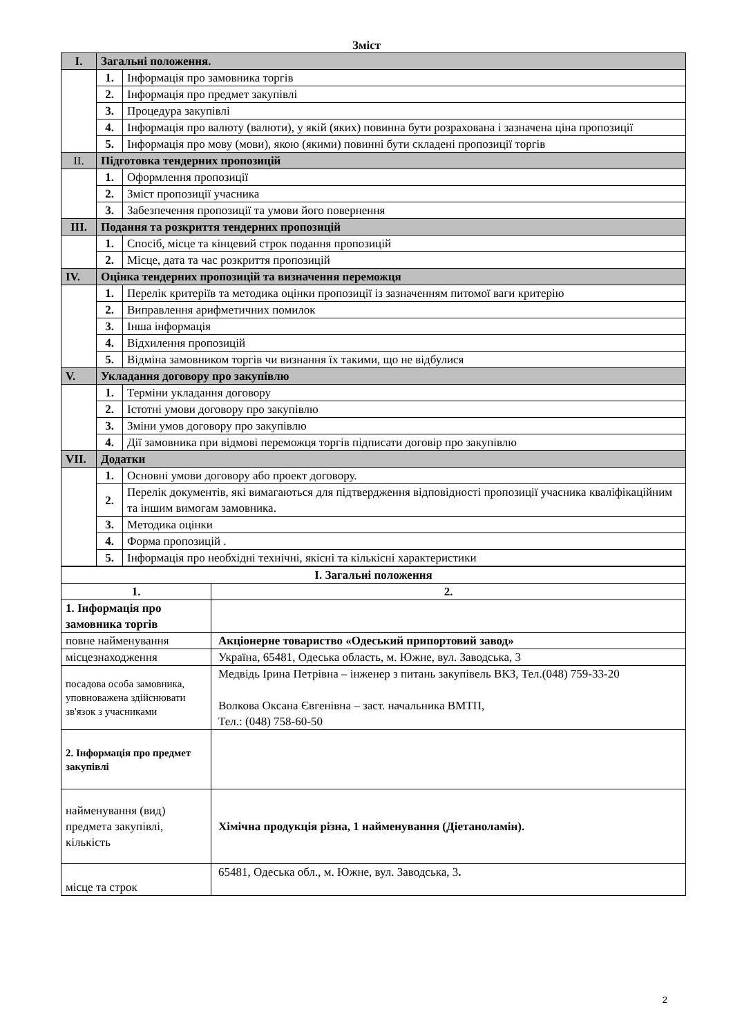Зміст
| I. | Загальні положення. | |
| | 1. | Інформація про замовника торгів |
| | 2. | Інформація про предмет закупівлі |
| | 3. | Процедура закупівлі |
| | 4. | Інформація про валюту (валюти), у якій (яких) повинна бути розрахована і зазначена ціна пропозиції |
| | 5. | Інформація про мову (мови), якою (якими) повинні бути складені пропозиції торгів |
| II. | Підготовка тендерних пропозицій | |
| | 1. | Оформлення пропозиції |
| | 2. | Зміст пропозиції учасника |
| | 3. | Забезпечення пропозиції та умови його повернення |
| III. | Подання та розкриття тендерних пропозицій | |
| | 1. | Спосіб, місце та кінцевий строк подання пропозицій |
| | 2. | Місце, дата та час розкриття пропозицій |
| IV. | Оцінка тендерних пропозицій та визначення переможця | |
| | 1. | Перелік критеріїв та методика оцінки пропозиції із зазначенням питомої ваги критерію |
| | 2. | Виправлення арифметичних помилок |
| | 3. | Інша інформація |
| | 4. | Відхилення пропозицій |
| | 5. | Відміна замовником торгів чи визнання їх такими, що не відбулися |
| V. | Укладання договору про закупівлю | |
| | 1. | Терміни укладання договору |
| | 2. | Істотні умови договору про закупівлю |
| | 3. | Зміни умов договору про закупівлю |
| | 4. | Дії замовника при відмові переможця торгів підписати договір про закупівлю |
| VII. | Додатки | |
| | 1. | Основні умови договору або проект договору. |
| | 2. | Перелік документів, які вимагаються для підтвердження відповідності пропозиції учасника кваліфікаційним та іншим вимогам замовника. |
| | 3. | Методика оцінки |
| | 4. | Форма пропозицій . |
| | 5. | Інформація про необхідні технічні, якісні та кількісні характеристики |
| I. Загальні положення | |
| 1. | 2. |
| 1. Інформація про замовника торгів | |
| повне найменування | Акціонерне товариство «Одеський припортовий завод» |
| місцезнаходження | Україна, 65481, Одеська область, м. Южне, вул. Заводська, 3 |
| посадова особа замовника, уповноважена здійснювати зв'язок з учасниками | Медвідь Ірина Петрівна – інженер з питань закупівель ВКЗ, Тел.(048) 759-33-20 Волкова Оксана Євгенівна – заст. начальника ВМТП, Тел.: (048) 758-60-50 |
| 2. Інформація про предмет закупівлі | |
| найменування (вид) предмета закупівлі, кількість | Хімічна продукція різна, 1 найменування (Діетаноламін). |
| місце та строк | 65481, Одеська обл., м. Южне, вул. Заводська, 3 . |
2